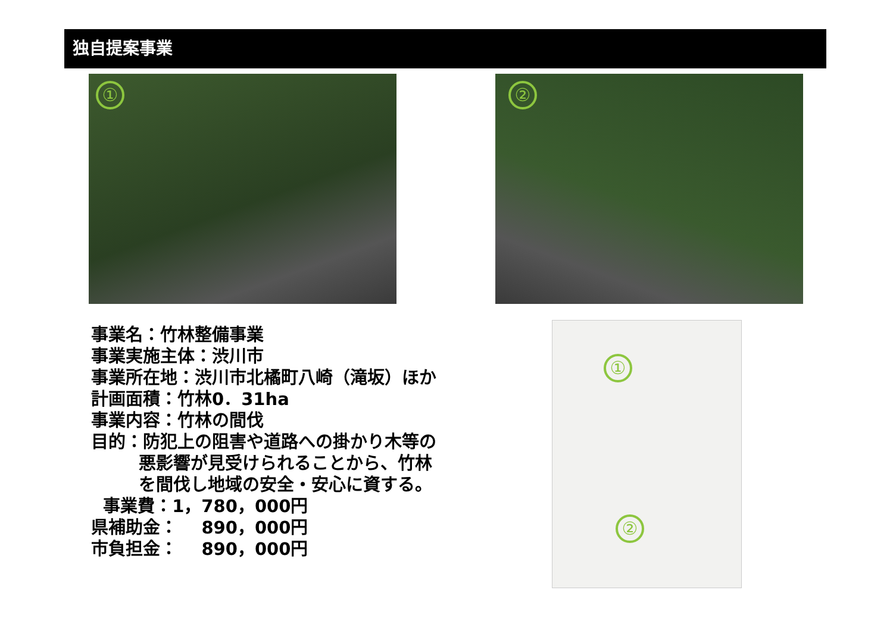独自提案事業
① ②
①
②
事業名：竹林整備事業
事業実施主体：渋川市
事業所在地：渋川市北橘町八崎（滝坂）ほか
計画面積：竹林0．31ha
事業内容：竹林の間伐
目的：防犯上の阻害や道路への掛かり木等の
悪影響が見受けられることから、竹林
を間伐し地域の安全・安心に資する。
事業費：1，780，000円
県補助金： 890，000円
市負担金： 890，000円